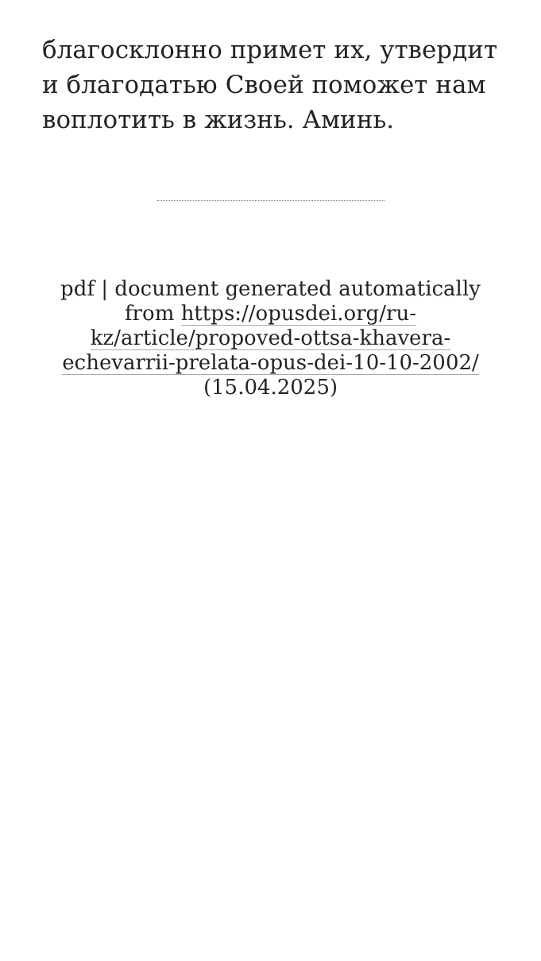благосклонно примет их, утвердит и благодатью Своей поможет нам воплотить в жизнь. Аминь.
pdf | document generated automatically from https://opusdei.org/ru-kz/article/propoved-ottsa-khavera-echevarrii-prelata-opus-dei-10-10-2002/ (15.04.2025)